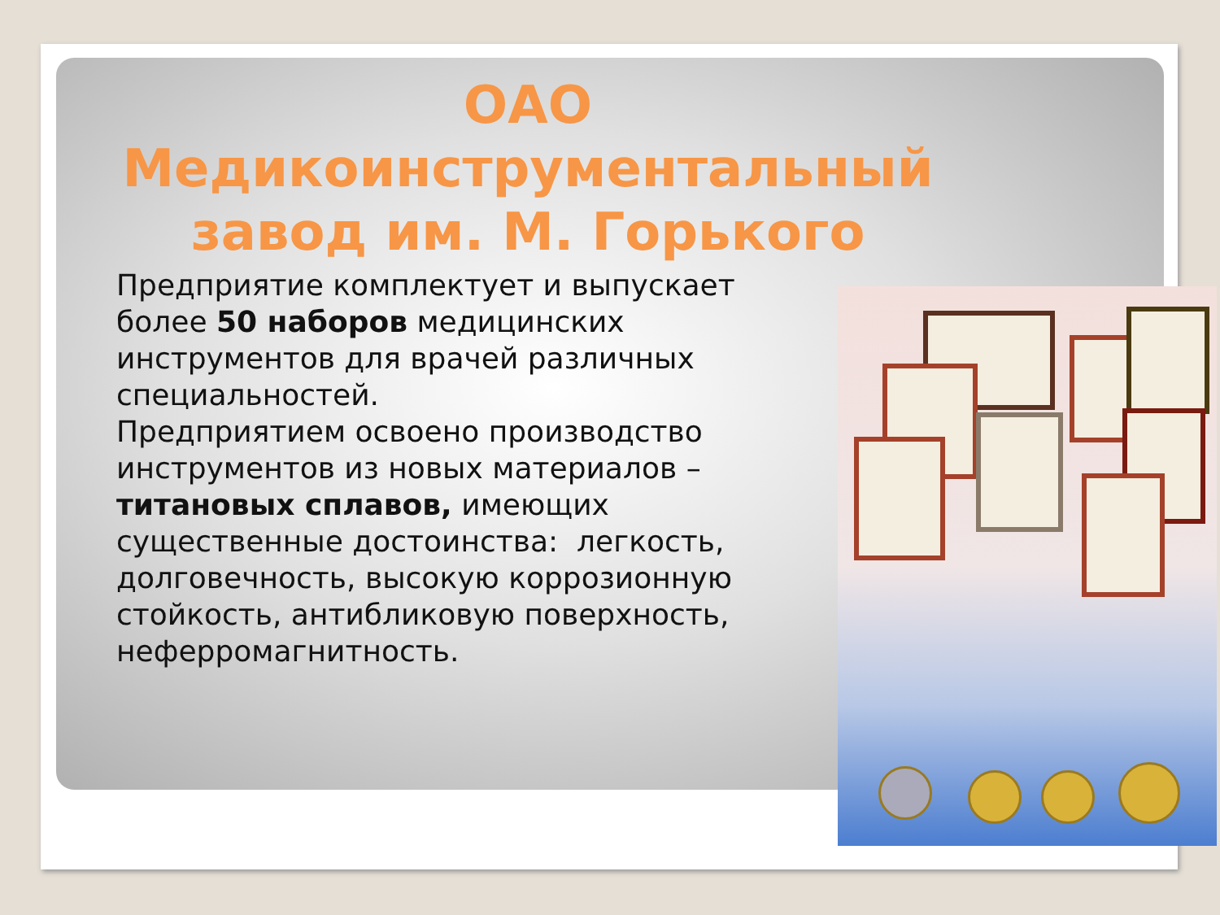ОАО Медикоинструментальный завод им. М. Горького
Предприятие комплектует и выпускает более 50 наборов медицинских инструментов для врачей различных специальностей.
Предприятием освоено производство инструментов из новых материалов – титановых сплавов, имеющих существенные достоинства: легкость, долговечность, высокую коррозионную стойкость, антибликовую поверхность, неферромагнитность.